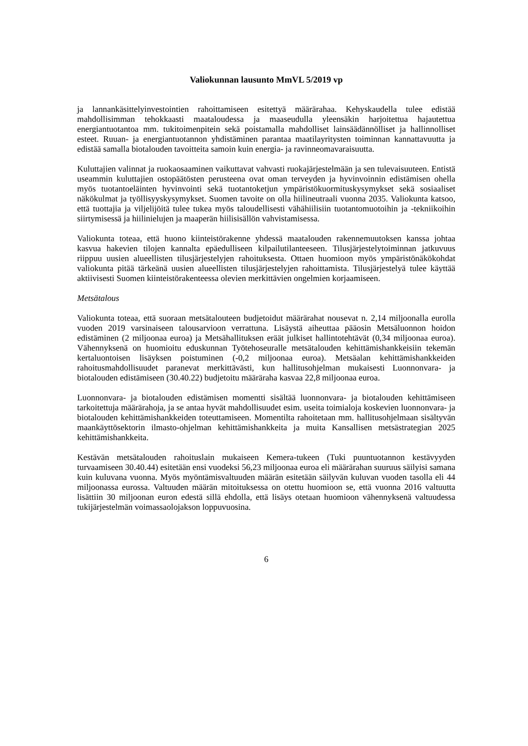Valiokunnan lausunto MmVL 5/2019 vp
ja lannankäsittelyinvestointien rahoittamiseen esitettyä määrärahaa. Kehyskaudella tulee edistää mahdollisimman tehokkaasti maataloudessa ja maaseudulla yleensäkin harjoitettua hajautettua energiantuotantoa mm. tukitoimenpitein sekä poistamalla mahdolliset lainsäädännölliset ja hallinnolliset esteet. Ruuan- ja energiantuotannon yhdistäminen parantaa maatilayritysten toiminnan kannattavuutta ja edistää samalla biotalouden tavoitteita samoin kuin energia- ja ravinneomavaraisuutta.
Kuluttajien valinnat ja ruokaosaaminen vaikuttavat vahvasti ruokajärjestelmään ja sen tulevaisuuteen. Entistä useammin kuluttajien ostopäätösten perusteena ovat oman terveyden ja hyvinvoinnin edistämisen ohella myös tuotantoeläinten hyvinvointi sekä tuotantoketjun ympäristökuormituskysymykset sekä sosiaaliset näkökulmat ja työllisyyskysymykset. Suomen tavoite on olla hiilineutraali vuonna 2035. Valiokunta katsoo, että tuottajia ja viljelijöitä tulee tukea myös taloudellisesti vähähiilisiin tuotantomuotoihin ja -tekniikoihin siirtymisessä ja hiilinielujen ja maaperän hiilisisällön vahvistamisessa.
Valiokunta toteaa, että huono kiinteistörakenne yhdessä maatalouden rakennemuutoksen kanssa johtaa kasvua hakevien tilojen kannalta epäedulliseen kilpailutilanteeseen. Tilusjärjestelytoiminnan jatkuvuus riippuu uusien alueellisten tilusjärjestelyjen rahoituksesta. Ottaen huomioon myös ympäristönäkökohdat valiokunta pitää tärkeänä uusien alueellisten tilusjärjestelyjen rahoittamista. Tilusjärjestelyä tulee käyttää aktiivisesti Suomen kiinteistörakenteessa olevien merkittävien ongelmien korjaamiseen.
Metsätalous
Valiokunta toteaa, että suoraan metsätalouteen budjetoidut määrärahat nousevat n. 2,14 miljoonalla eurolla vuoden 2019 varsinaiseen talousarvioon verrattuna. Lisäystä aiheuttaa pääosin Metsäluonnon hoidon edistäminen (2 miljoonaa euroa) ja Metsähallituksen eräät julkiset hallintotehtävät (0,34 miljoonaa euroa). Vähennyksenä on huomioitu eduskunnan Työtehoseuralle metsätalouden kehittämishankkeisiin tekemän kertaluontoisen lisäyksen poistuminen (-0,2 miljoonaa euroa). Metsäalan kehittämishankkeiden rahoitusmahdollisuudet paranevat merkittävästi, kun hallitusohjelman mukaisesti Luonnonvara- ja biotalouden edistämiseen (30.40.22) budjetoitu määräraha kasvaa 22,8 miljoonaa euroa.
Luonnonvara- ja biotalouden edistämisen momentti sisältää luonnonvara- ja biotalouden kehittämiseen tarkoitettuja määrärahoja, ja se antaa hyvät mahdollisuudet esim. useita toimialoja koskevien luonnonvara- ja biotalouden kehittämishankkeiden toteuttamiseen. Momentilta rahoitetaan mm. hallitusohjelmaan sisältyvän maankäyttösektorin ilmasto-ohjelman kehittämishankkeita ja muita Kansallisen metsästrategian 2025 kehittämishankkeita.
Kestävän metsätalouden rahoituslain mukaiseen Kemera-tukeen (Tuki puuntuotannon kestävyyden turvaamiseen 30.40.44) esitetään ensi vuodeksi 56,23 miljoonaa euroa eli määrärahan suuruus säilyisi samana kuin kuluvana vuonna. Myös myöntämisvaltuuden määrän esitetään säilyvän kuluvan vuoden tasolla eli 44 miljoonassa eurossa. Valtuuden määrän mitoituksessa on otettu huomioon se, että vuonna 2016 valtuutta lisättiin 30 miljoonan euron edestä sillä ehdolla, että lisäys otetaan huomioon vähennyksenä valtuudessa tukijärjestelmän voimassaolojakson loppuvuosina.
6